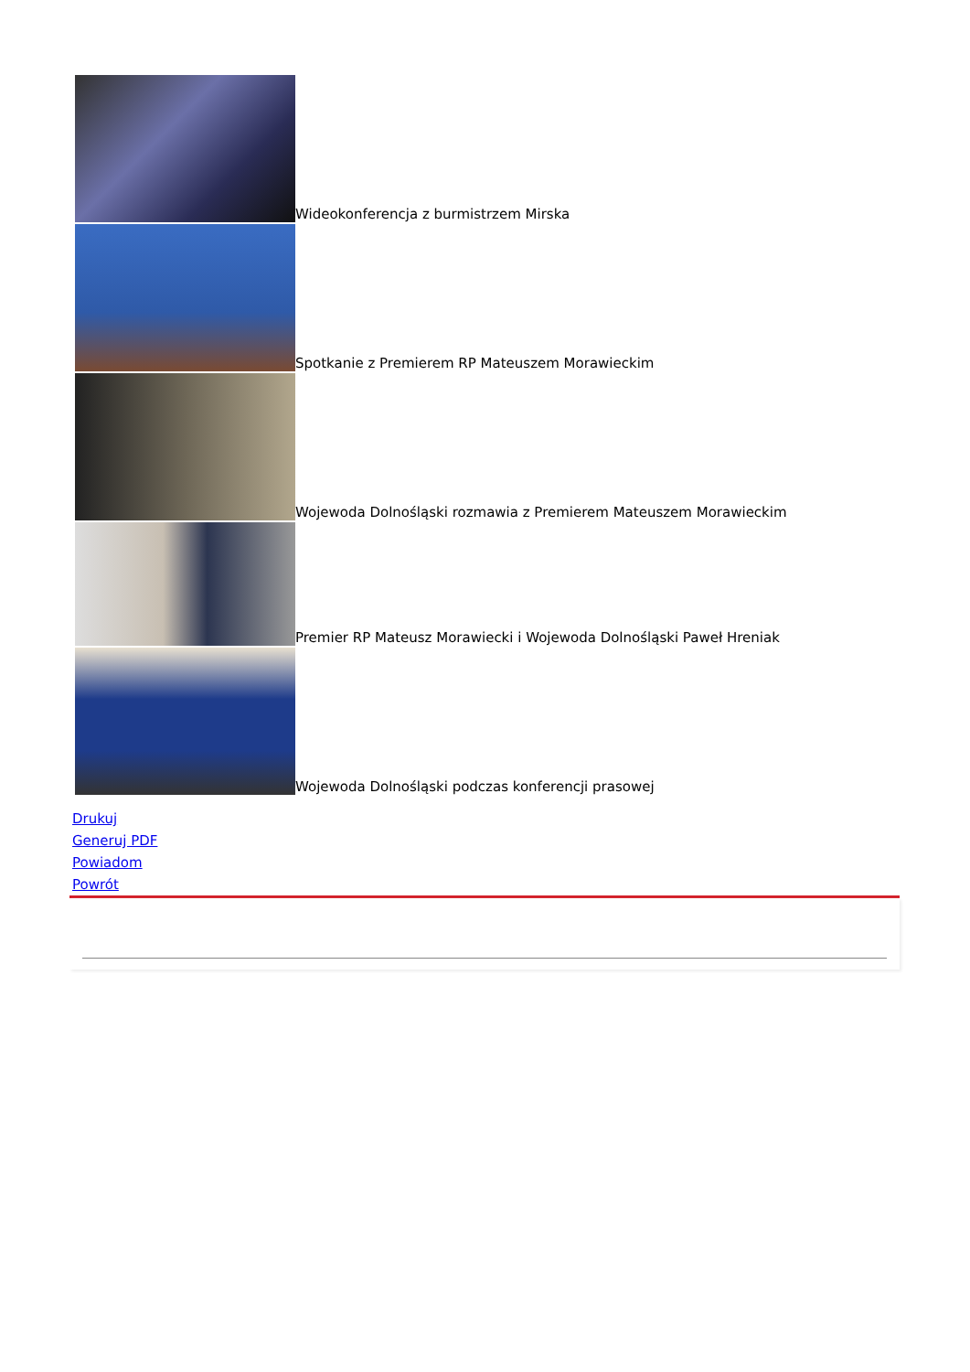Wideokonferencja z burmistrzem Mirska
Spotkanie z Premierem RP Mateuszem Morawieckim
Wojewoda Dolnośląski rozmawia z Premierem Mateuszem Morawieckim
Premier RP Mateusz Morawiecki i Wojewoda Dolnośląski Paweł Hreniak
Wojewoda Dolnośląski podczas konferencji prasowej
Drukuj
Generuj PDF
Powiadom
Powrót